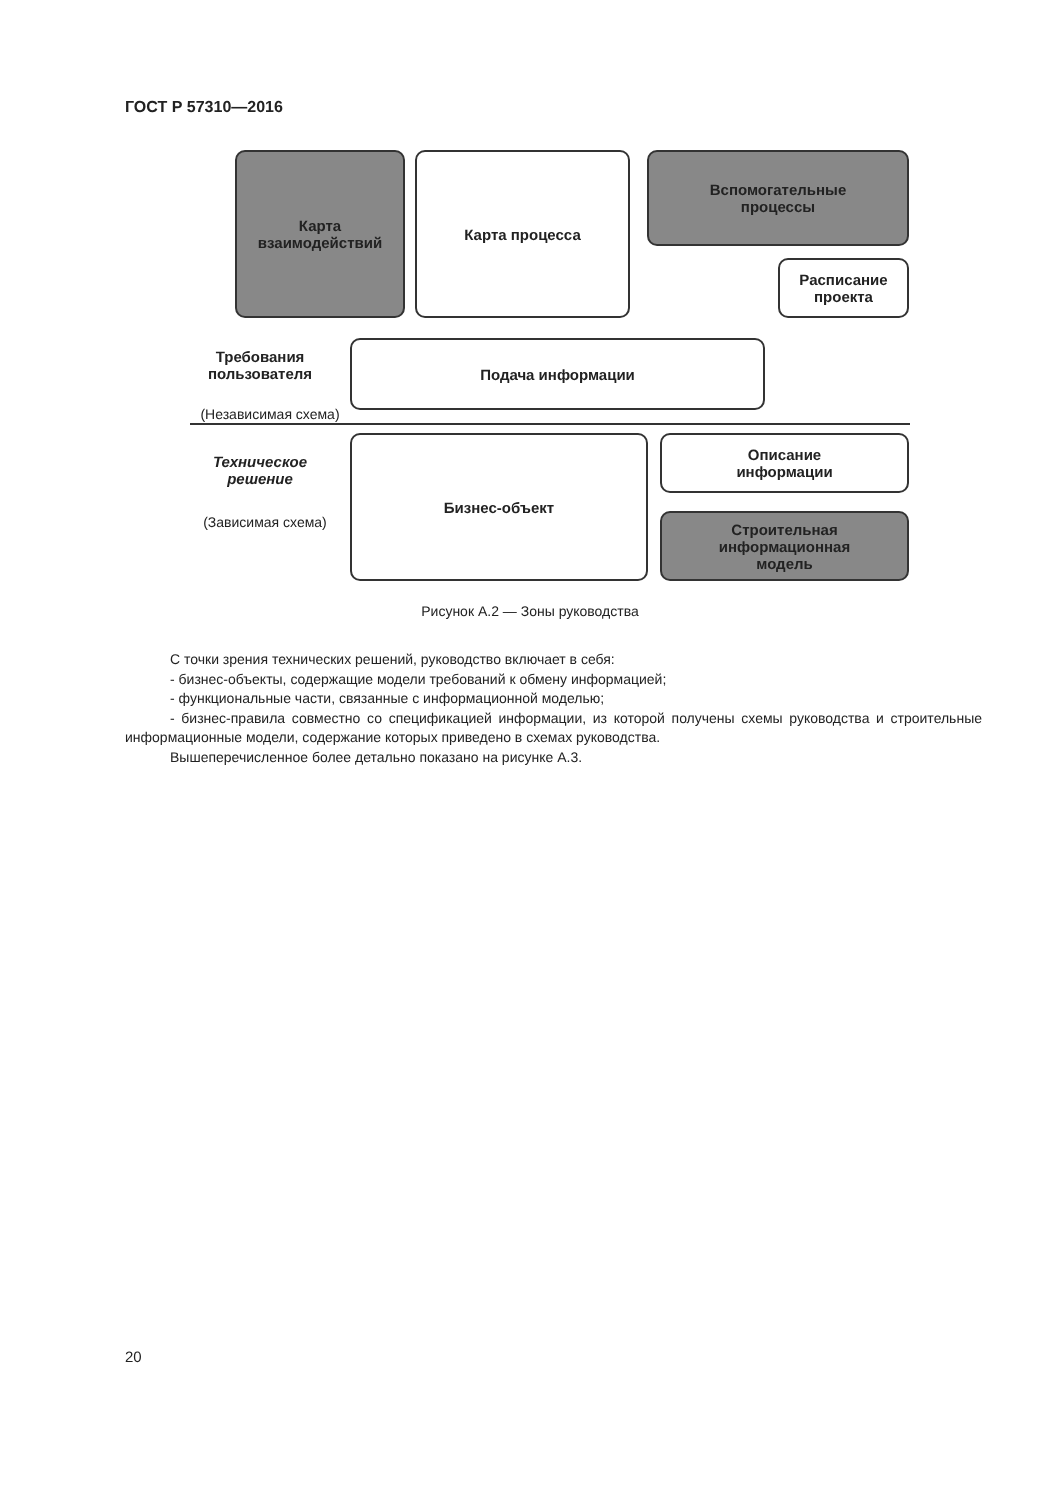ГОСТ Р 57310—2016
Карта
взаимодействий
Карта процесса
Вспомогательные
процессы
Расписание
проекта
Требования
пользователя
Подача информации
(Независимая схема)
Техническое
решение
(Зависимая схема)
Бизнес-объект
Описание
информации
Строительная
информационная
модель
Рисунок А.2 — Зоны руководства
С точки зрения технических решений, руководство включает в себя:
- бизнес-объекты, содержащие модели требований к обмену информацией;
- функциональные части, связанные с информационной моделью;
- бизнес-правила совместно со спецификацией информации, из которой получены схемы руководства и строительные информационные модели, содержание которых приведено в схемах руководства.
Вышеперечисленное более детально показано на рисунке А.3.
20